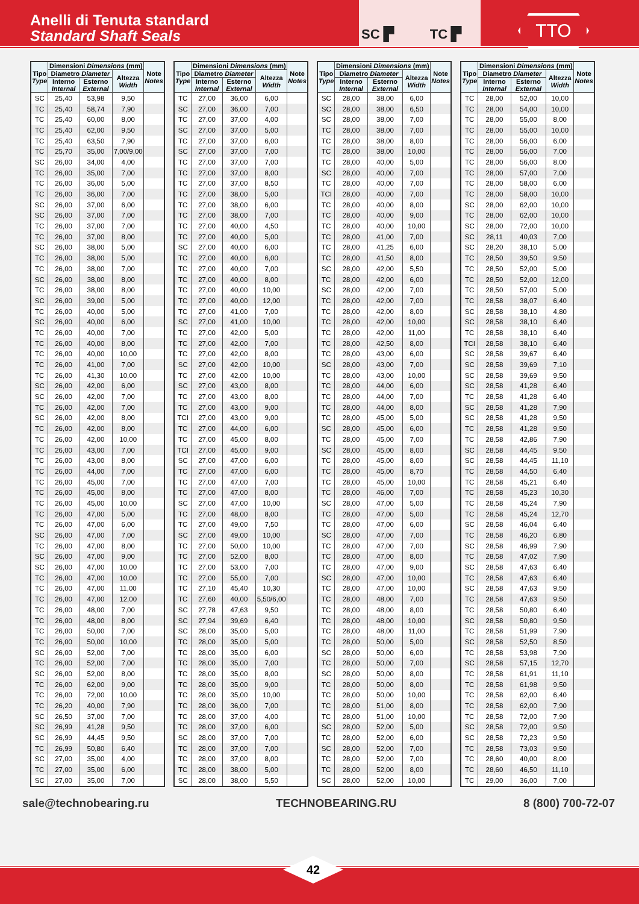Anelli di Tenuta standard
Standard Shaft Seals
SC ▛ TC ▛
TTO
| Tipo Type | Dimensioni Dimensions (mm) | | | Note Notes |
| --- | --- | --- | --- | --- |
| | Diametro Diameter | | Altezza Width | |
| | Interno Internal | Esterno External | | |
| SC | 25,40 | 53,98 | 9,50 | |
| TC | 25,40 | 58,74 | 7,90 | |
| TC | 25,40 | 60,00 | 8,00 | |
| TC | 25,40 | 62,00 | 9,50 | |
| TC | 25,40 | 63,50 | 7,90 | |
| TC | 25,70 | 35,00 | 7,00/9,00 | |
| SC | 26,00 | 34,00 | 4,00 | |
| TC | 26,00 | 35,00 | 7,00 | |
| TC | 26,00 | 36,00 | 5,00 | |
| TC | 26,00 | 36,00 | 7,00 | |
| SC | 26,00 | 37,00 | 6,00 | |
| SC | 26,00 | 37,00 | 7,00 | |
| TC | 26,00 | 37,00 | 7,00 | |
| TC | 26,00 | 37,00 | 8,00 | |
| SC | 26,00 | 38,00 | 5,00 | |
| TC | 26,00 | 38,00 | 5,00 | |
| TC | 26,00 | 38,00 | 7,00 | |
| SC | 26,00 | 38,00 | 8,00 | |
| TC | 26,00 | 38,00 | 8,00 | |
| SC | 26,00 | 39,00 | 5,00 | |
| TC | 26,00 | 40,00 | 5,00 | |
| SC | 26,00 | 40,00 | 6,00 | |
| TC | 26,00 | 40,00 | 7,00 | |
| TC | 26,00 | 40,00 | 8,00 | |
| TC | 26,00 | 40,00 | 10,00 | |
| TC | 26,00 | 41,00 | 7,00 | |
| TC | 26,00 | 41,30 | 10,00 | |
| SC | 26,00 | 42,00 | 6,00 | |
| SC | 26,00 | 42,00 | 7,00 | |
| TC | 26,00 | 42,00 | 7,00 | |
| SC | 26,00 | 42,00 | 8,00 | |
| TC | 26,00 | 42,00 | 8,00 | |
| TC | 26,00 | 42,00 | 10,00 | |
| TC | 26,00 | 43,00 | 7,00 | |
| TC | 26,00 | 43,00 | 8,00 | |
| TC | 26,00 | 44,00 | 7,00 | |
| TC | 26,00 | 45,00 | 7,00 | |
| TC | 26,00 | 45,00 | 8,00 | |
| TC | 26,00 | 45,00 | 10,00 | |
| TC | 26,00 | 47,00 | 5,00 | |
| TC | 26,00 | 47,00 | 6,00 | |
| SC | 26,00 | 47,00 | 7,00 | |
| TC | 26,00 | 47,00 | 8,00 | |
| SC | 26,00 | 47,00 | 9,00 | |
| SC | 26,00 | 47,00 | 10,00 | |
| TC | 26,00 | 47,00 | 10,00 | |
| TC | 26,00 | 47,00 | 11,00 | |
| TC | 26,00 | 47,00 | 12,00 | |
| TC | 26,00 | 48,00 | 7,00 | |
| TC | 26,00 | 48,00 | 8,00 | |
| TC | 26,00 | 50,00 | 7,00 | |
| TC | 26,00 | 50,00 | 10,00 | |
| SC | 26,00 | 52,00 | 7,00 | |
| TC | 26,00 | 52,00 | 7,00 | |
| SC | 26,00 | 52,00 | 8,00 | |
| TC | 26,00 | 62,00 | 9,00 | |
| TC | 26,00 | 72,00 | 10,00 | |
| TC | 26,20 | 40,00 | 7,90 | |
| SC | 26,50 | 37,00 | 7,00 | |
| SC | 26,99 | 41,28 | 9,50 | |
| SC | 26,99 | 44,45 | 9,50 | |
| TC | 26,99 | 50,80 | 6,40 | |
| SC | 27,00 | 35,00 | 4,00 | |
| TC | 27,00 | 35,00 | 6,00 | |
| SC | 27,00 | 35,00 | 7,00 | |
| Tipo Type | Dimensioni Dimensions (mm) | | | Note Notes |
| --- | --- | --- | --- | --- |
| | Diametro Diameter | | Altezza Width | |
| | Interno Internal | Esterno External | | |
| TC | 27,00 | 36,00 | 6,00 | |
| SC | 27,00 | 36,00 | 7,00 | |
| TC | 27,00 | 37,00 | 4,00 | |
| SC | 27,00 | 37,00 | 5,00 | |
| TC | 27,00 | 37,00 | 6,00 | |
| SC | 27,00 | 37,00 | 7,00 | |
| TC | 27,00 | 37,00 | 7,00 | |
| TC | 27,00 | 37,00 | 8,00 | |
| TC | 27,00 | 37,00 | 8,50 | |
| TC | 27,00 | 38,00 | 5,00 | |
| TC | 27,00 | 38,00 | 6,00 | |
| TC | 27,00 | 38,00 | 7,00 | |
| TC | 27,00 | 40,00 | 4,50 | |
| TC | 27,00 | 40,00 | 5,00 | |
| SC | 27,00 | 40,00 | 6,00 | |
| TC | 27,00 | 40,00 | 6,00 | |
| TC | 27,00 | 40,00 | 7,00 | |
| TC | 27,00 | 40,00 | 8,00 | |
| TC | 27,00 | 40,00 | 10,00 | |
| TC | 27,00 | 40,00 | 12,00 | |
| TC | 27,00 | 41,00 | 7,00 | |
| SC | 27,00 | 41,00 | 10,00 | |
| TC | 27,00 | 42,00 | 5,00 | |
| TC | 27,00 | 42,00 | 7,00 | |
| TC | 27,00 | 42,00 | 8,00 | |
| SC | 27,00 | 42,00 | 10,00 | |
| TC | 27,00 | 42,00 | 10,00 | |
| SC | 27,00 | 43,00 | 8,00 | |
| TC | 27,00 | 43,00 | 8,00 | |
| TC | 27,00 | 43,00 | 9,00 | |
| TCI | 27,00 | 43,00 | 9,00 | |
| TC | 27,00 | 44,00 | 6,00 | |
| TC | 27,00 | 45,00 | 8,00 | |
| TCI | 27,00 | 45,00 | 9,00 | |
| SC | 27,00 | 47,00 | 6,00 | |
| TC | 27,00 | 47,00 | 6,00 | |
| TC | 27,00 | 47,00 | 7,00 | |
| TC | 27,00 | 47,00 | 8,00 | |
| SC | 27,00 | 47,00 | 10,00 | |
| TC | 27,00 | 48,00 | 8,00 | |
| TC | 27,00 | 49,00 | 7,50 | |
| SC | 27,00 | 49,00 | 10,00 | |
| TC | 27,00 | 50,00 | 10,00 | |
| TC | 27,00 | 52,00 | 8,00 | |
| TC | 27,00 | 53,00 | 7,00 | |
| TC | 27,00 | 55,00 | 7,00 | |
| TC | 27,10 | 45,40 | 10,30 | |
| TC | 27,60 | 40,00 | 5,50/6,00 | |
| SC | 27,78 | 47,63 | 9,50 | |
| SC | 27,94 | 39,69 | 6,40 | |
| SC | 28,00 | 35,00 | 5,00 | |
| TC | 28,00 | 35,00 | 5,00 | |
| TC | 28,00 | 35,00 | 6,00 | |
| TC | 28,00 | 35,00 | 7,00 | |
| TC | 28,00 | 35,00 | 8,00 | |
| TC | 28,00 | 35,00 | 9,00 | |
| TC | 28,00 | 35,00 | 10,00 | |
| TC | 28,00 | 36,00 | 7,00 | |
| TC | 28,00 | 37,00 | 4,00 | |
| TC | 28,00 | 37,00 | 6,00 | |
| SC | 28,00 | 37,00 | 7,00 | |
| TC | 28,00 | 37,00 | 7,00 | |
| TC | 28,00 | 37,00 | 8,00 | |
| TC | 28,00 | 38,00 | 5,00 | |
| SC | 28,00 | 38,00 | 5,50 | |
| Tipo Type | Dimensioni Dimensions (mm) | | | Note Notes |
| --- | --- | --- | --- | --- |
| | Diametro Diameter | | Altezza Width | |
| | Interno Internal | Esterno External | | |
| SC | 28,00 | 38,00 | 6,00 | |
| SC | 28,00 | 38,00 | 6,50 | |
| SC | 28,00 | 38,00 | 7,00 | |
| TC | 28,00 | 38,00 | 7,00 | |
| TC | 28,00 | 38,00 | 8,00 | |
| TC | 28,00 | 38,00 | 10,00 | |
| TC | 28,00 | 40,00 | 5,00 | |
| SC | 28,00 | 40,00 | 7,00 | |
| TC | 28,00 | 40,00 | 7,00 | |
| TCI | 28,00 | 40,00 | 7,00 | |
| TC | 28,00 | 40,00 | 8,00 | |
| TC | 28,00 | 40,00 | 9,00 | |
| TC | 28,00 | 40,00 | 10,00 | |
| TC | 28,00 | 41,00 | 7,00 | |
| TC | 28,00 | 41,25 | 6,00 | |
| TC | 28,00 | 41,50 | 8,00 | |
| SC | 28,00 | 42,00 | 5,50 | |
| TC | 28,00 | 42,00 | 6,00 | |
| SC | 28,00 | 42,00 | 7,00 | |
| TC | 28,00 | 42,00 | 7,00 | |
| TC | 28,00 | 42,00 | 8,00 | |
| TC | 28,00 | 42,00 | 10,00 | |
| TC | 28,00 | 42,00 | 11,00 | |
| TC | 28,00 | 42,50 | 8,00 | |
| TC | 28,00 | 43,00 | 6,00 | |
| SC | 28,00 | 43,00 | 7,00 | |
| TC | 28,00 | 43,00 | 10,00 | |
| TC | 28,00 | 44,00 | 6,00 | |
| TC | 28,00 | 44,00 | 7,00 | |
| TC | 28,00 | 44,00 | 8,00 | |
| TC | 28,00 | 45,00 | 5,00 | |
| SC | 28,00 | 45,00 | 6,00 | |
| TC | 28,00 | 45,00 | 7,00 | |
| SC | 28,00 | 45,00 | 8,00 | |
| TC | 28,00 | 45,00 | 8,00 | |
| TC | 28,00 | 45,00 | 8,70 | |
| TC | 28,00 | 45,00 | 10,00 | |
| TC | 28,00 | 46,00 | 7,00 | |
| SC | 28,00 | 47,00 | 5,00 | |
| TC | 28,00 | 47,00 | 5,00 | |
| TC | 28,00 | 47,00 | 6,00 | |
| SC | 28,00 | 47,00 | 7,00 | |
| TC | 28,00 | 47,00 | 7,00 | |
| TC | 28,00 | 47,00 | 8,00 | |
| TC | 28,00 | 47,00 | 9,00 | |
| SC | 28,00 | 47,00 | 10,00 | |
| TC | 28,00 | 47,00 | 10,00 | |
| TC | 28,00 | 48,00 | 7,00 | |
| TC | 28,00 | 48,00 | 8,00 | |
| TC | 28,00 | 48,00 | 10,00 | |
| TC | 28,00 | 48,00 | 11,00 | |
| TC | 28,00 | 50,00 | 5,00 | |
| SC | 28,00 | 50,00 | 6,00 | |
| TC | 28,00 | 50,00 | 7,00 | |
| SC | 28,00 | 50,00 | 8,00 | |
| TC | 28,00 | 50,00 | 8,00 | |
| TC | 28,00 | 50,00 | 10,00 | |
| TC | 28,00 | 51,00 | 8,00 | |
| TC | 28,00 | 51,00 | 10,00 | |
| SC | 28,00 | 52,00 | 5,00 | |
| TC | 28,00 | 52,00 | 6,00 | |
| SC | 28,00 | 52,00 | 7,00 | |
| TC | 28,00 | 52,00 | 7,00 | |
| TC | 28,00 | 52,00 | 8,00 | |
| SC | 28,00 | 52,00 | 10,00 | |
| Tipo Type | Dimensioni Dimensions (mm) | | | Note Notes |
| --- | --- | --- | --- | --- |
| | Diametro Diameter | | Altezza Width | |
| | Interno Internal | Esterno External | | |
| TC | 28,00 | 52,00 | 10,00 | |
| TC | 28,00 | 54,00 | 10,00 | |
| TC | 28,00 | 55,00 | 8,00 | |
| TC | 28,00 | 55,00 | 10,00 | |
| TC | 28,00 | 56,00 | 6,00 | |
| TC | 28,00 | 56,00 | 7,00 | |
| TC | 28,00 | 56,00 | 8,00 | |
| TC | 28,00 | 57,00 | 7,00 | |
| TC | 28,00 | 58,00 | 6,00 | |
| TC | 28,00 | 58,00 | 10,00 | |
| SC | 28,00 | 62,00 | 10,00 | |
| TC | 28,00 | 62,00 | 10,00 | |
| SC | 28,00 | 72,00 | 10,00 | |
| SC | 28,11 | 40,03 | 7,00 | |
| SC | 28,20 | 38,10 | 5,00 | |
| TC | 28,50 | 39,50 | 9,50 | |
| TC | 28,50 | 52,00 | 5,00 | |
| TC | 28,50 | 52,00 | 12,00 | |
| TC | 28,50 | 57,00 | 5,00 | |
| TC | 28,58 | 38,07 | 6,40 | |
| SC | 28,58 | 38,10 | 4,80 | |
| SC | 28,58 | 38,10 | 6,40 | |
| TC | 28,58 | 38,10 | 6,40 | |
| TCI | 28,58 | 38,10 | 6,40 | |
| SC | 28,58 | 39,67 | 6,40 | |
| SC | 28,58 | 39,69 | 7,10 | |
| SC | 28,58 | 39,69 | 9,50 | |
| SC | 28,58 | 41,28 | 6,40 | |
| TC | 28,58 | 41,28 | 6,40 | |
| SC | 28,58 | 41,28 | 7,90 | |
| SC | 28,58 | 41,28 | 9,50 | |
| TC | 28,58 | 41,28 | 9,50 | |
| TC | 28,58 | 42,86 | 7,90 | |
| SC | 28,58 | 44,45 | 9,50 | |
| SC | 28,58 | 44,45 | 11,10 | |
| TC | 28,58 | 44,50 | 6,40 | |
| TC | 28,58 | 45,21 | 6,40 | |
| TC | 28,58 | 45,23 | 10,30 | |
| TC | 28,58 | 45,24 | 7,90 | |
| TC | 28,58 | 45,24 | 12,70 | |
| SC | 28,58 | 46,04 | 6,40 | |
| TC | 28,58 | 46,20 | 6,80 | |
| SC | 28,58 | 46,99 | 7,90 | |
| TC | 28,58 | 47,02 | 7,90 | |
| SC | 28,58 | 47,63 | 6,40 | |
| TC | 28,58 | 47,63 | 6,40 | |
| SC | 28,58 | 47,63 | 9,50 | |
| TC | 28,58 | 47,63 | 9,50 | |
| TC | 28,58 | 50,80 | 6,40 | |
| SC | 28,58 | 50,80 | 9,50 | |
| TC | 28,58 | 51,99 | 7,90 | |
| SC | 28,58 | 52,50 | 8,50 | |
| TC | 28,58 | 53,98 | 7,90 | |
| SC | 28,58 | 57,15 | 12,70 | |
| TC | 28,58 | 61,91 | 11,10 | |
| TC | 28,58 | 61,98 | 9,50 | |
| TC | 28,58 | 62,00 | 6,40 | |
| TC | 28,58 | 62,00 | 7,90 | |
| TC | 28,58 | 72,00 | 7,90 | |
| SC | 28,58 | 72,00 | 9,50 | |
| SC | 28,58 | 72,23 | 9,50 | |
| TC | 28,58 | 73,03 | 9,50 | |
| TC | 28,60 | 40,00 | 8,00 | |
| TC | 28,60 | 46,50 | 11,10 | |
| TC | 29,00 | 36,00 | 7,00 | |
sale@technobearing.ru TECHNOBEARING.RU 8 (800) 700-72-07
42